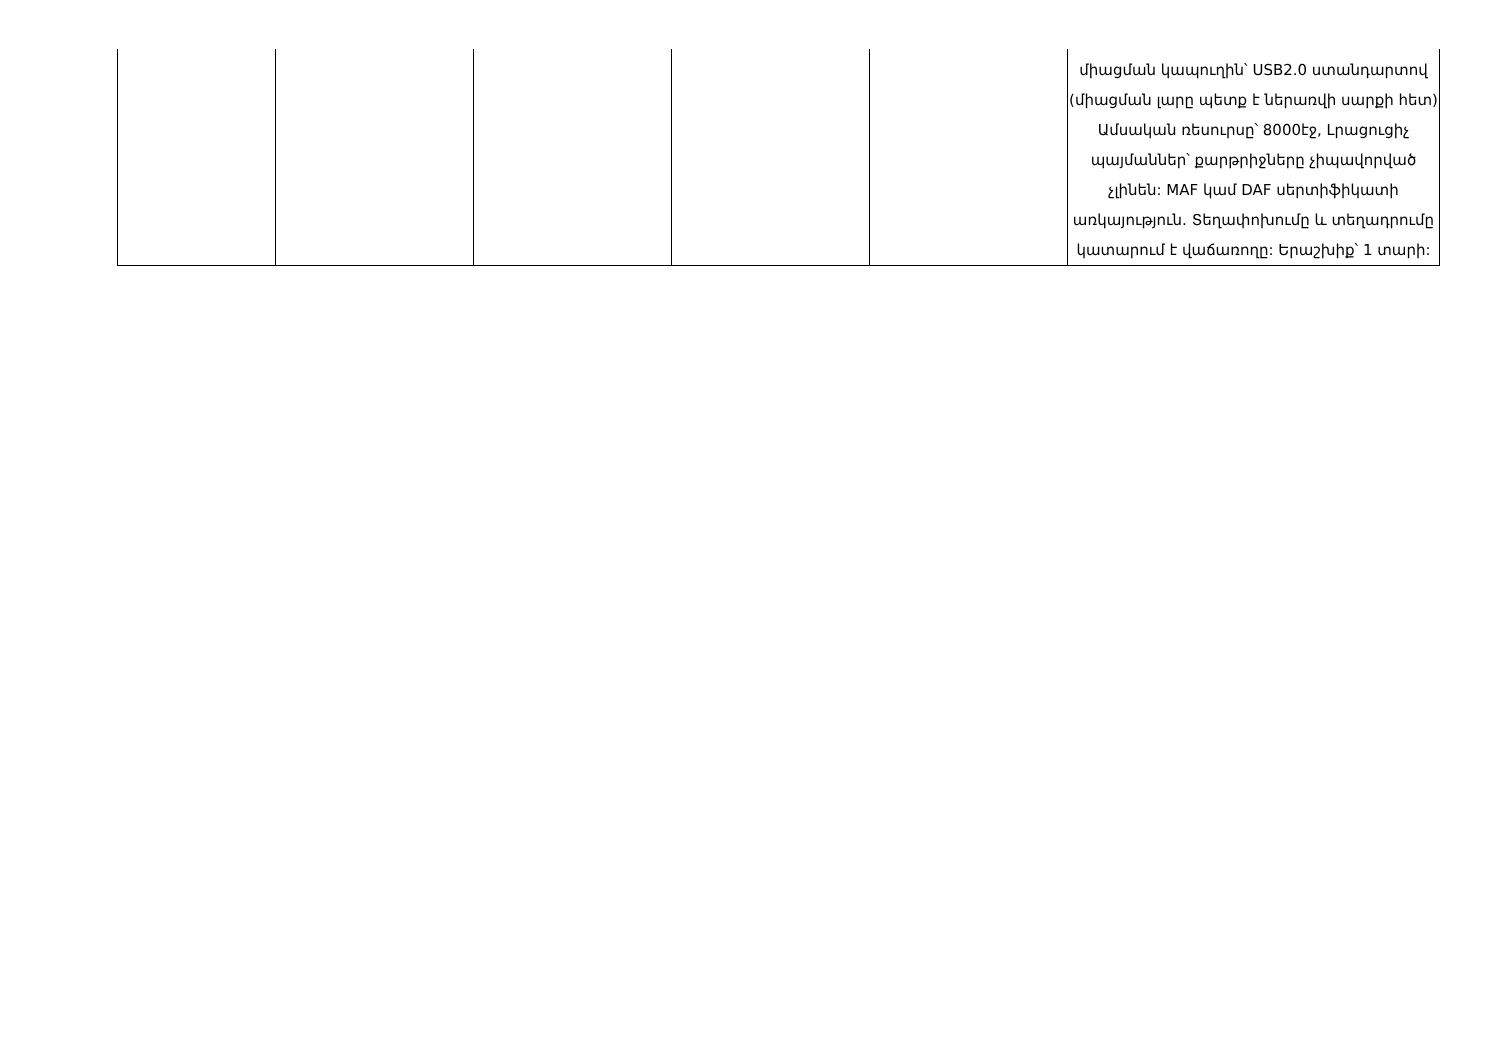| | | | | | միացման կապուղին՝ USB2.0 ստանդարտով (միացման լարը պետք է ներառվի սարքի հետ) Ամսական ռեսուրսը՝ 8000էջ, Լրացուցիչ պայմաններ՝ քարթրիջները չիպավորված չլինեն: MAF կամ DAF սերտիֆիկատի առկայություն. Տեղափոխումը և տեղադրումը կատարում է վաճառողը: Երաշխիք՝ 1 տարի: |